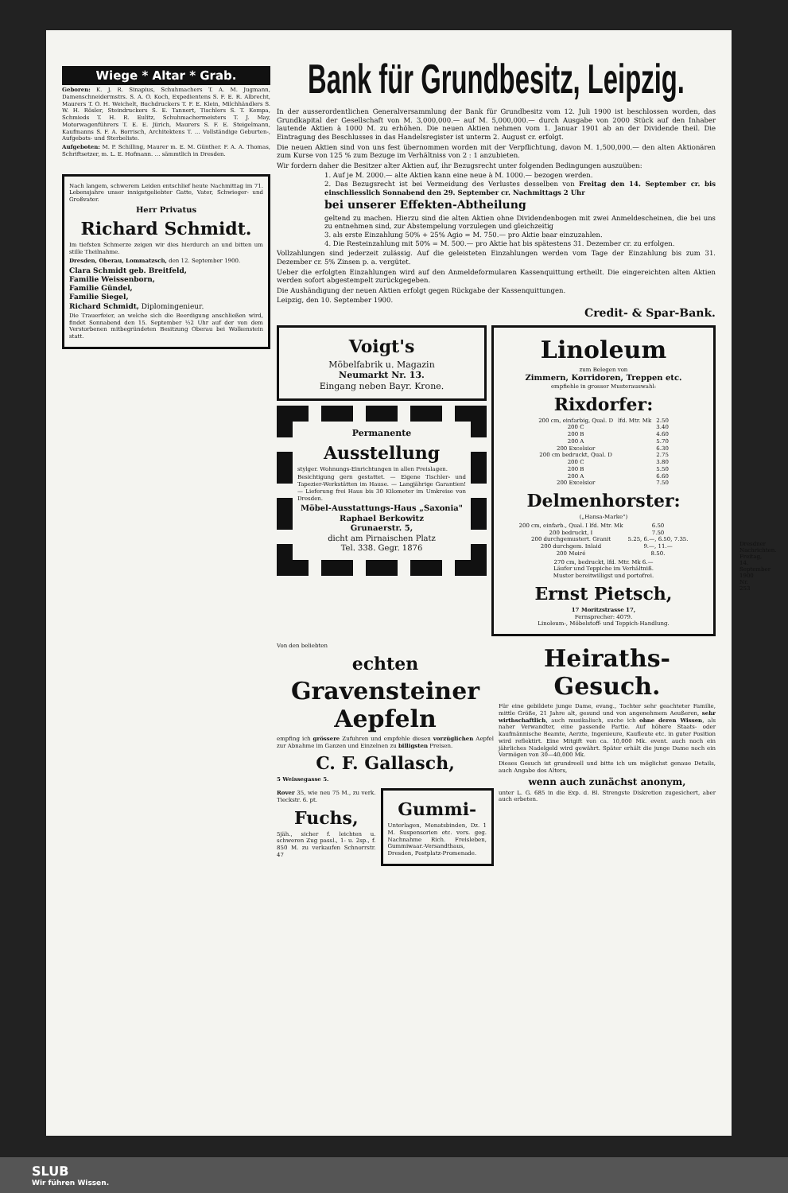Wiege * Altar * Grab.
Geboren: K. J. R. Sinapius, Schuhmachers T. A. M. Jugmann, Damenschneidermstrs. S. A. O. Koch, Expedientens S. F. E. R. Albrecht, Maurers T. O. H. Weichelt, Buchdruckers T. F. E. Klein, Milchhändlers S. W. H. Rösler, Steindruckers S. E. Tannert, Tischlers S. T. Kempa, Schmieds T. H. R. Eulitz, Schuhmachermeisters T. J. May, Motorwagenführers T. E. E. Jürich, Maurers S. F. E. Steigelmann, Kaufmanns S. F. A. Borrisch, Architektens T. … Vollständige Geburten-, Aufgebots- und Sterbeliste.
Aufgeboten: M. P. Schilling, Maurer m. E. M. Günther. F. A. A. Thomas, Schriftsetzer, m. L. E. Hofmann. … sämmtlich in Dresden.
Nach langem, schwerem Leiden entschlief heute Nachmittag im 71. Lebensjahre unser innigstgeliebter Gatte, Vater, Schwieger- und Großvater.
Herr Privatus
Richard Schmidt.
Im tiefsten Schmerze zeigen wir dies hierdurch an und bitten um stille Theilnahme.
Dresden, Oberau, Lommatzsch, den 12. September 1900.
Clara Schmidt geb. Breitfeld,
Familie Weissenborn,
Familie Gündel,
Familie Siegel,
Richard Schmidt, Diplomingenieur.
Die Trauerfeier, an welche sich die Beerdigung anschließen wird, findet Sonnabend den 15. September ½2 Uhr auf der von dem Verstorbenen mitbegründeten Besitzung Oberau bei Wolkenstein statt.
Bank für Grundbesitz, Leipzig.
In der ausserordentlichen Generalversammlung der Bank für Grundbesitz vom 12. Juli 1900 ist beschlossen worden, das Grundkapital der Gesellschaft von M. 3,000,000.— auf M. 5,000,000.— durch Ausgabe von 2000 Stück auf den Inhaber lautende Aktien à 1000 M. zu erhöhen. Die neuen Aktien nehmen vom 1. Januar 1901 ab an der Dividende theil. Die Eintragung des Beschlusses in das Handelsregister ist unterm 2. August cr. erfolgt.
Die neuen Aktien sind von uns fest übernommen worden mit der Verpflichtung, davon M. 1,500,000.— den alten Aktionären zum Kurse von 125 % zum Bezuge im Verhältniss von 2 : 1 anzubieten.
Wir fordern daher die Besitzer alter Aktien auf, ihr Bezugsrecht unter folgenden Bedingungen auszuüben:
1. Auf je M. 2000.— alte Aktien kann eine neue à M. 1000.— bezogen werden.
2. Das Bezugsrecht ist bei Vermeidung des Verlustes desselben von Freitag den 14. September cr. bis einschliesslich Sonnabend den 29. September cr. Nachmittags 2 Uhr
bei unserer Effekten-Abtheilung
geltend zu machen. Hierzu sind die alten Aktien ohne Dividendenbogen mit zwei Anmeldescheinen, die bei uns zu entnehmen sind, zur Abstempelung vorzulegen und gleichzeitig
3. als erste Einzahlung 50% + 25% Agio = M. 750.— pro Aktie baar einzuzahlen.
4. Die Resteinzahlung mit 50% = M. 500.— pro Aktie hat bis spätestens 31. Dezember cr. zu erfolgen.
Vollzahlungen sind jederzeit zulässig. Auf die geleisteten Einzahlungen werden vom Tage der Einzahlung bis zum 31. Dezember cr. 5% Zinsen p. a. vergütet.
Ueber die erfolgten Einzahlungen wird auf den Anmeldeformularen Kassenquittung ertheilt. Die eingereichten alten Aktien werden sofort abgestempelt zurückgegeben.
Die Aushändigung der neuen Aktien erfolgt gegen Rückgabe der Kassenquittungen.
Leipzig, den 10. September 1900.
Credit- & Spar-Bank.
Voigt's
Möbelfabrik u. Magazin
Neumarkt Nr. 13.
Eingang neben Bayr. Krone.
Permanente
Ausstellung
stylger. Wohnungs-Einrichtungen in allen Preislagen.
Besichtigung gern gestattet. — Eigene Tischler- und Tapezier-Werkstätten im Hause. — Langjährige Garantien! — Lieferung frei Haus bis 30 Kilometer im Umkreise von Dresden.
Möbel-Ausstattungs-Haus „Saxonia"
Raphael Berkowitz
Grunaerstr. 5,
dicht am Pirnaischen Platz
Tel. 338. Gegr. 1876
Linoleum
zum Belegen von
Zimmern, Korridoren, Treppen etc.
empfiehle in grosser Musterauswahl:
Rixdorfer:
| 200 cm, einfarbig, Qual. D | lfd. Mtr. Mk | 2.50 |
| 200 C | | 3.40 |
| 200 B | | 4.60 |
| 200 A | | 5.70 |
| 200 Excelsior | | 6.30 |
| 200 cm bedruckt, Qual. D | | 2.75 |
| 200 C | | 3.80 |
| 200 B | | 5.50 |
| 200 A | | 6.60 |
| 200 Excelsior | | 7.50 |
Delmenhorster:
(„Hansa-Marke")
| 200 cm, einfarb., Qual. I lfd. Mtr. Mk | 6.50 |
| 200 bedruckt, I | 7.50 |
| 200 durchgemustert. Granit | 5.25, 6.—, 6.50, 7.35. |
| 200 durchgem. Inlaid | 9.—, 11.— |
| 200 Moiré | 8.50. |
270 cm, bedruckt, lfd. Mtr. Mk 6.—
Läufer und Teppiche im Verhältniß.
Muster bereitwilligst und portofrei.
Ernst Pietsch,
17 Moritzstrasse 17,
Fernsprecher: 4079.
Linoleum-, Möbelstoff- und Teppich-Handlung.
Von den beliebten
echten
Gravensteiner Aepfeln
empfing ich grössere Zufuhren und empfehle diesen vorzüglichen Aepfel zur Abnahme im Ganzen und Einzelnen zu billigsten Preisen.
C. F. Gallasch,
5 Weissegasse 5.
Rover 35, wie neu 75 M., zu verk. Tieckstr. 6. pt.
Fuchs,
5jäh., sicher f. leichten u. schweren Zug passl., 1- u. 2sp., f. 850 M. zu verkaufen Schnorrstr. 47
Gummi-
Unterlagen, Monatsbinden, Dz. 1 M. Suspensorien etc. vers. geg. Nachnahme Rich. Freisleben, Gummiwaar.-Versandthaus, Dresden, Postplatz-Promenade.
Heiraths-Gesuch.
Für eine gebildete junge Dame, evang., Tochter sehr geachteter Familie, mittle Größe, 21 Jahre alt, gesund und von angenehmem Aeußeren, sehr wirthschaftlich, auch musikalisch, suche ich ohne deren Wissen, als naher Verwandter, eine passende Partie. Auf höhere Staats- oder kaufmännische Beamte, Aerzte, Ingenieure, Kaufleute etc. in guter Position wird reflektirt. Eine Mitgift von ca. 10,000 Mk. event. auch noch ein jährliches Nadelgeld wird gewährt. Später erhält die junge Dame noch ein Vermögen von 30—40,000 Mk.
Dieses Gesuch ist grundreell und bitte ich um möglichst genaue Details, auch Angabe des Alters,
wenn auch zunächst anonym,
unter L. G. 685 in die Exp. d. Bl. Strengste Diskretion zugesichert, aber auch erbeten.
Dresdner Nachrichten. Freitag, 14. September 1900 Nr. 253
SLUB
Wir führen Wissen.